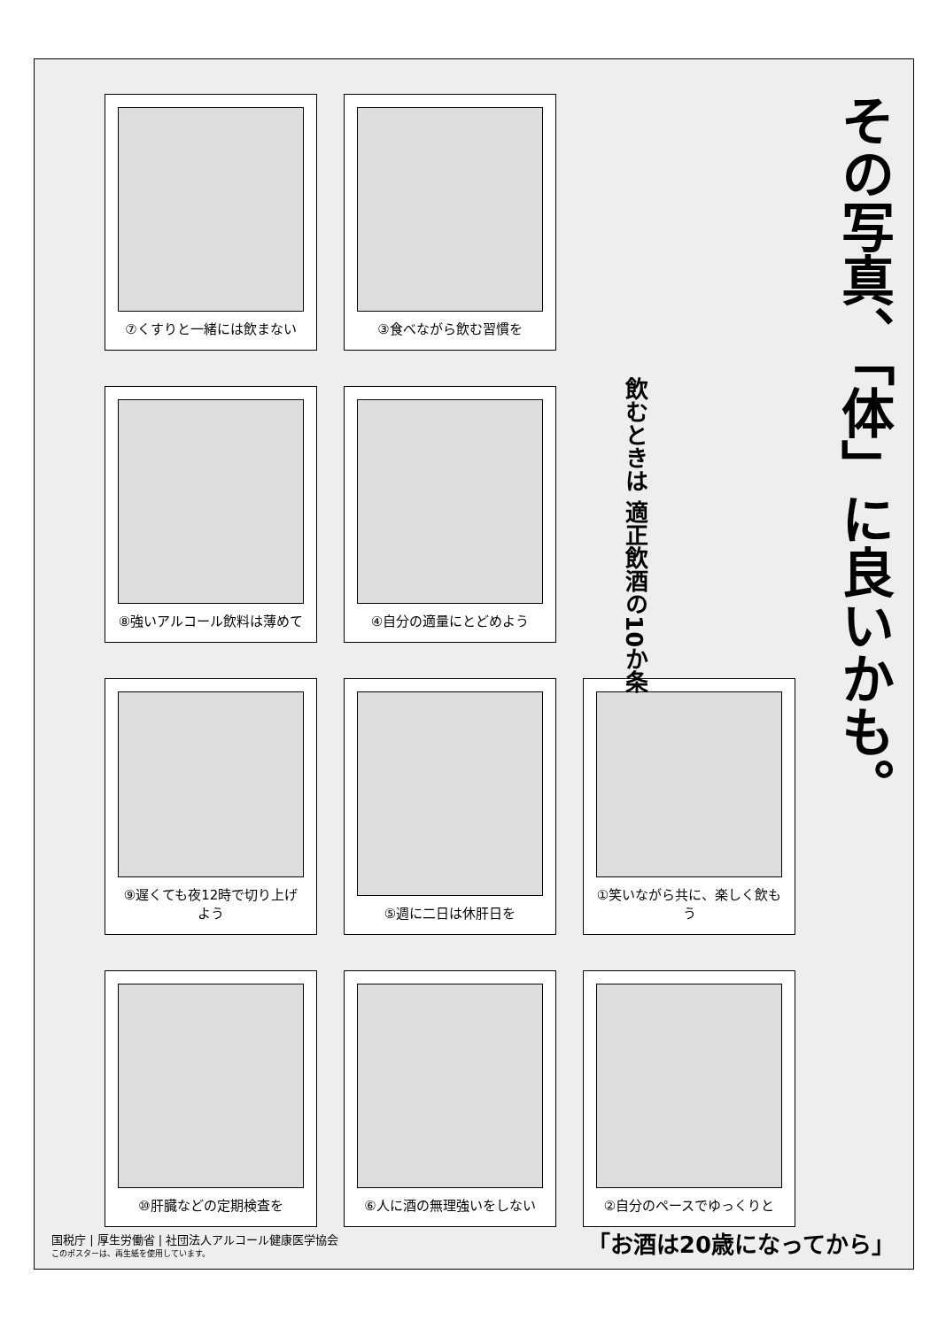その写真、「体」に良いかも。
飲むときは 適正飲酒の10か条
⑦くすりと一緒には飲まない
③食べながら飲む習慣を
⑧強いアルコール飲料は薄めて
④自分の適量にとどめよう
⑨遅くても夜12時で切り上げよう
⑤週に二日は休肝日を
①笑いながら共に、楽しく飲もう
⑩肝臓などの定期検査を
⑥人に酒の無理強いをしない
②自分のペースでゆっくりと
国税庁 | 厚生労働省 | 社団法人アルコール健康医学協会
このポスターは、再生紙を使用しています。
「お酒は20歳になってから」